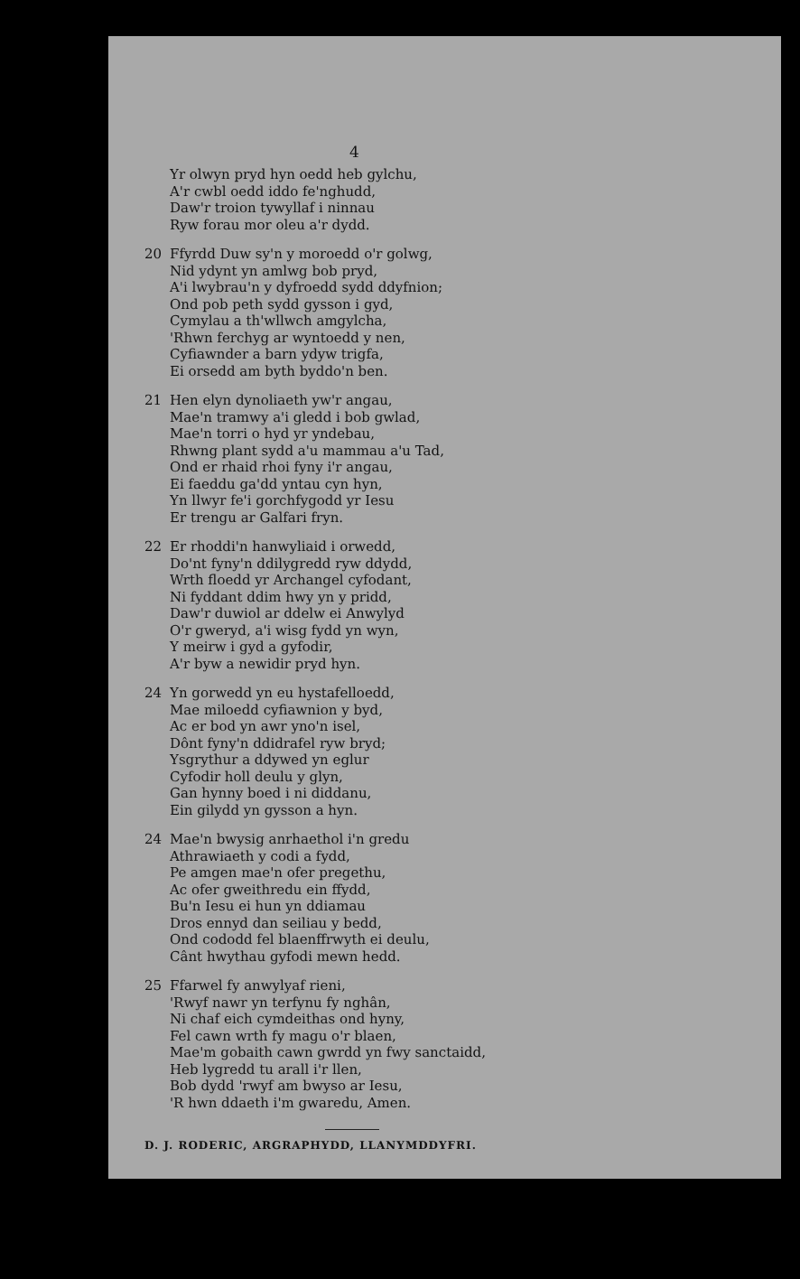4
Yr olwyn pryd hyn oedd heb gylchu,
A'r cwbl oedd iddo fe'nghudd,
Daw'r troion tywyllaf i ninnau
Ryw forau mor oleu a'r dydd.
20 Ffyrdd Duw sy'n y moroedd o'r golwg,
Nid ydynt yn amlwg bob pryd,
A'i lwybrau'n y dyfroedd sydd ddyfnion;
Ond pob peth sydd gysson i gyd,
Cymylau a th'wllwch amgylcha,
'Rhwn ferchyg ar wyntoedd y nen,
Cyfiawnder a barn ydyw trigfa,
Ei orsedd am byth byddo'n ben.
21 Hen elyn dynoliaeth yw'r angau,
Mae'n tramwy a'i gledd i bob gwlad,
Mae'n torri o hyd yr yndebau,
Rhwng plant sydd a'u mammau a'u Tad,
Ond er rhaid rhoi fyny i'r angau,
Ei faeddu ga'dd yntau cyn hyn,
Yn llwyr fe'i gorchfygodd yr Iesu
Er trengu ar Galfari fryn.
22 Er rhoddi'n hanwyliaid i orwedd,
Do'nt fyny'n ddilygredd ryw ddydd,
Wrth floedd yr Archangel cyfodant,
Ni fyddant ddim hwy yn y pridd,
Daw'r duwiol ar ddelw ei Anwylyd
O'r gweryd, a'i wisg fydd yn wyn,
Y meirw i gyd a gyfodir,
A'r byw a newidir pryd hyn.
24 Yn gorwedd yn eu hystafelloedd,
Mae miloedd cyfiawnion y byd,
Ac er bod yn awr yno'n isel,
Dônt fyny'n ddidrafel ryw bryd;
Ysgrythur a ddywed yn eglur
Cyfodir holl deulu y glyn,
Gan hynny boed i ni diddanu,
Ein gilydd yn gysson a hyn.
24 Mae'n bwysig anrhaethol i'n gredu
Athrawiaeth y codi a fydd,
Pe amgen mae'n ofer pregethu,
Ac ofer gweithredu ein ffydd,
Bu'n Iesu ei hun yn ddiamau
Dros ennyd dan seiliau y bedd,
Ond cododd fel blaenffrwyth ei deulu,
Cânt hwythau gyfodi mewn hedd.
25 Ffarwel fy anwylyaf rieni,
'Rwyf nawr yn terfynu fy nghân,
Ni chaf eich cymdeithas ond hyny,
Fel cawn wrth fy magu o'r blaen,
Mae'm gobaith cawn gwrdd yn fwy sanctaidd,
Heb lygredd tu arall i'r llen,
Bob dydd 'rwyf am bwyso ar Iesu,
'R hwn ddaeth i'm gwaredu, Amen.
D. J. RODERIC, ARGRAPHYDD, LLANYMDDYFRI.